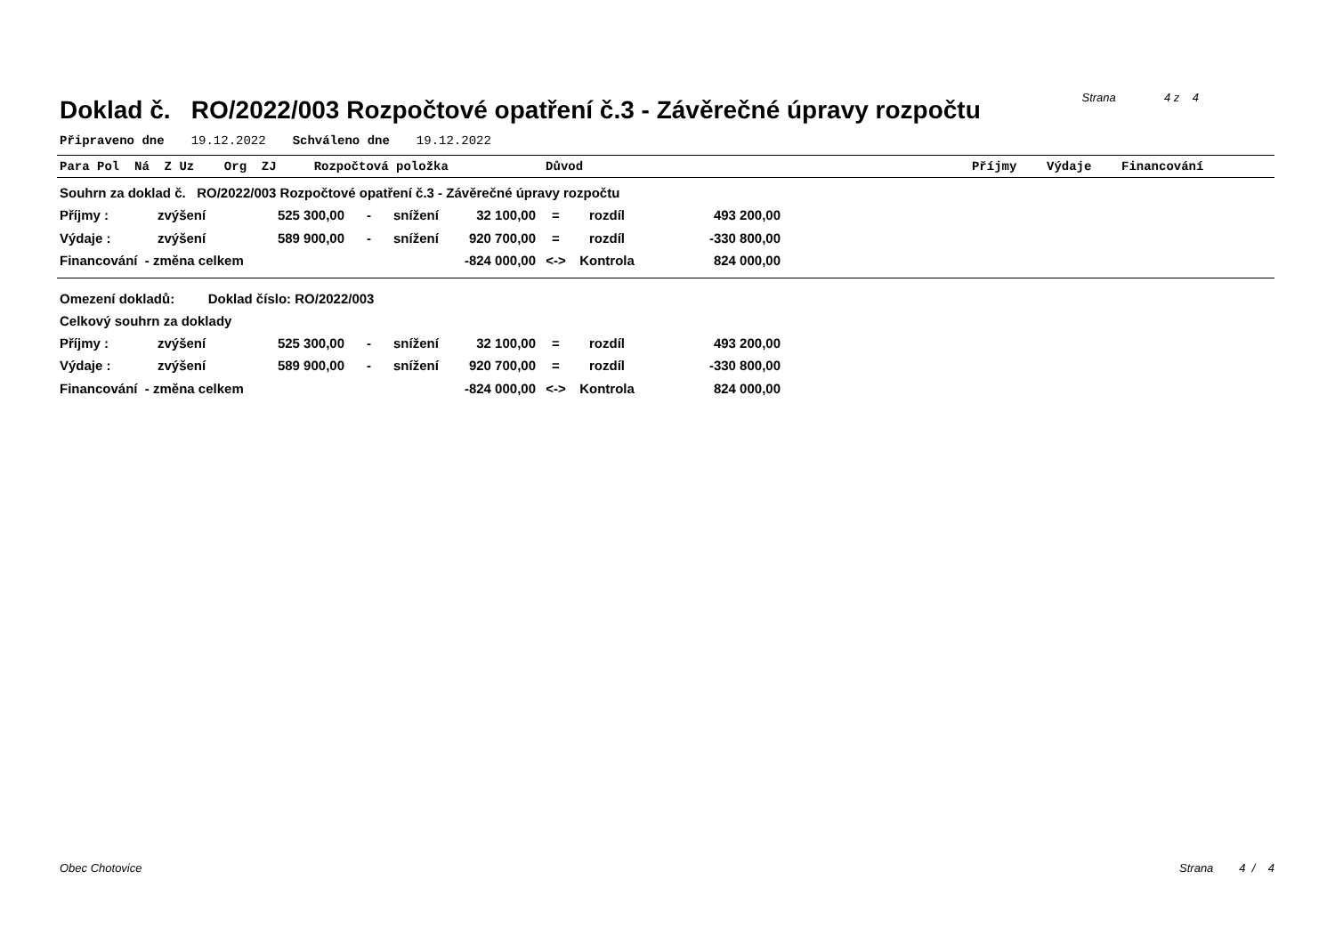Doklad č. RO/2022/003 Rozpočtové opatření č.3 - Závěrečné úpravy rozpočtu
Strana 4 z 4
Připraveno dne 19.12.2022 Schváleno dne 19.12.2022
Para Pol Ná Z Uz Org ZJ Rozpočtová položka Důvod Příjmy Výdaje Financování
Souhrn za doklad č. RO/2022/003 Rozpočtové opatření č.3 - Závěrečné úpravy rozpočtu
| Příjmy : | zvýšení | 525 300,00 | - | snížení | 32 100,00 | = | rozdíl | 493 200,00 |
| Výdaje : | zvýšení | 589 900,00 | - | snížení | 920 700,00 | = | rozdíl | -330 800,00 |
| Financování - změna celkem | | | | | -824 000,00 | <-> | Kontrola | 824 000,00 |
Omezení dokladů: Doklad číslo: RO/2022/003
Celkový souhrn za doklady
| Příjmy : | zvýšení | 525 300,00 | - | snížení | 32 100,00 | = | rozdíl | 493 200,00 |
| Výdaje : | zvýšení | 589 900,00 | - | snížení | 920 700,00 | = | rozdíl | -330 800,00 |
| Financování - změna celkem | | | | | -824 000,00 | <-> | Kontrola | 824 000,00 |
Obec Chotovice Strana 4 / 4